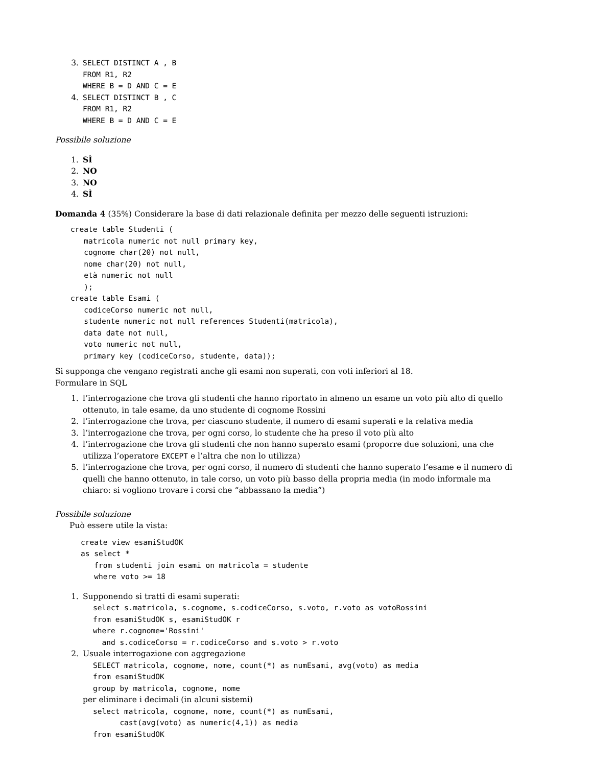3.
SELECT DISTINCT A , B
FROM R1, R2
WHERE B = D AND C = E
4.
SELECT DISTINCT B , C
FROM R1, R2
WHERE B = D AND C = E
Possibile soluzione
1. SÌ
2. NO
3. NO
4. SÌ
Domanda 4 (35%) Considerare la base di dati relazionale definita per mezzo delle seguenti istruzioni:
create table Studenti (
   matricola numeric not null primary key,
   cognome char(20) not null,
   nome char(20) not null,
   età numeric not null
   );
create table Esami (
   codiceCorso numeric not null,
   studente numeric not null references Studenti(matricola),
   data date not null,
   voto numeric not null,
   primary key (codiceCorso, studente, data));
Si supponga che vengano registrati anche gli esami non superati, con voti inferiori al 18.
Formulare in SQL
1. l’interrogazione che trova gli studenti che hanno riportato in almeno un esame un voto più alto di quello ottenuto, in tale esame, da uno studente di cognome Rossini
2. l’interrogazione che trova, per ciascuno studente, il numero di esami superati e la relativa media
3. l’interrogazione che trova, per ogni corso, lo studente che ha preso il voto più alto
4. l’interrogazione che trova gli studenti che non hanno superato esami (proporre due soluzioni, una che utilizza l’operatore EXCEPT e l’altra che non lo utilizza)
5. l’interrogazione che trova, per ogni corso, il numero di studenti che hanno superato l’esame e il numero di quelli che hanno ottenuto, in tale corso, un voto più basso della propria media (in modo informale ma chiaro: si vogliono trovare i corsi che “abbassano la media”)
Possibile soluzione
Può essere utile la vista:
create view esamiStudOK
as select *
   from studenti join esami on matricola = studente
   where voto >= 18
1.
Supponendo si tratti di esami superati:
select s.matricola, s.cognome, s.codiceCorso, s.voto, r.voto as votoRossini
from esamiStudOK s, esamiStudOK r
where r.cognome='Rossini'
  and s.codiceCorso = r.codiceCorso and s.voto > r.voto
2.
Usuale interrogazione con aggregazione
SELECT matricola, cognome, nome, count(*) as numEsami, avg(voto) as media
from esamiStudOK
group by matricola, cognome, nome
per eliminare i decimali (in alcuni sistemi)
select matricola, cognome, nome, count(*) as numEsami,
      cast(avg(voto) as numeric(4,1)) as media
from esamiStudOK